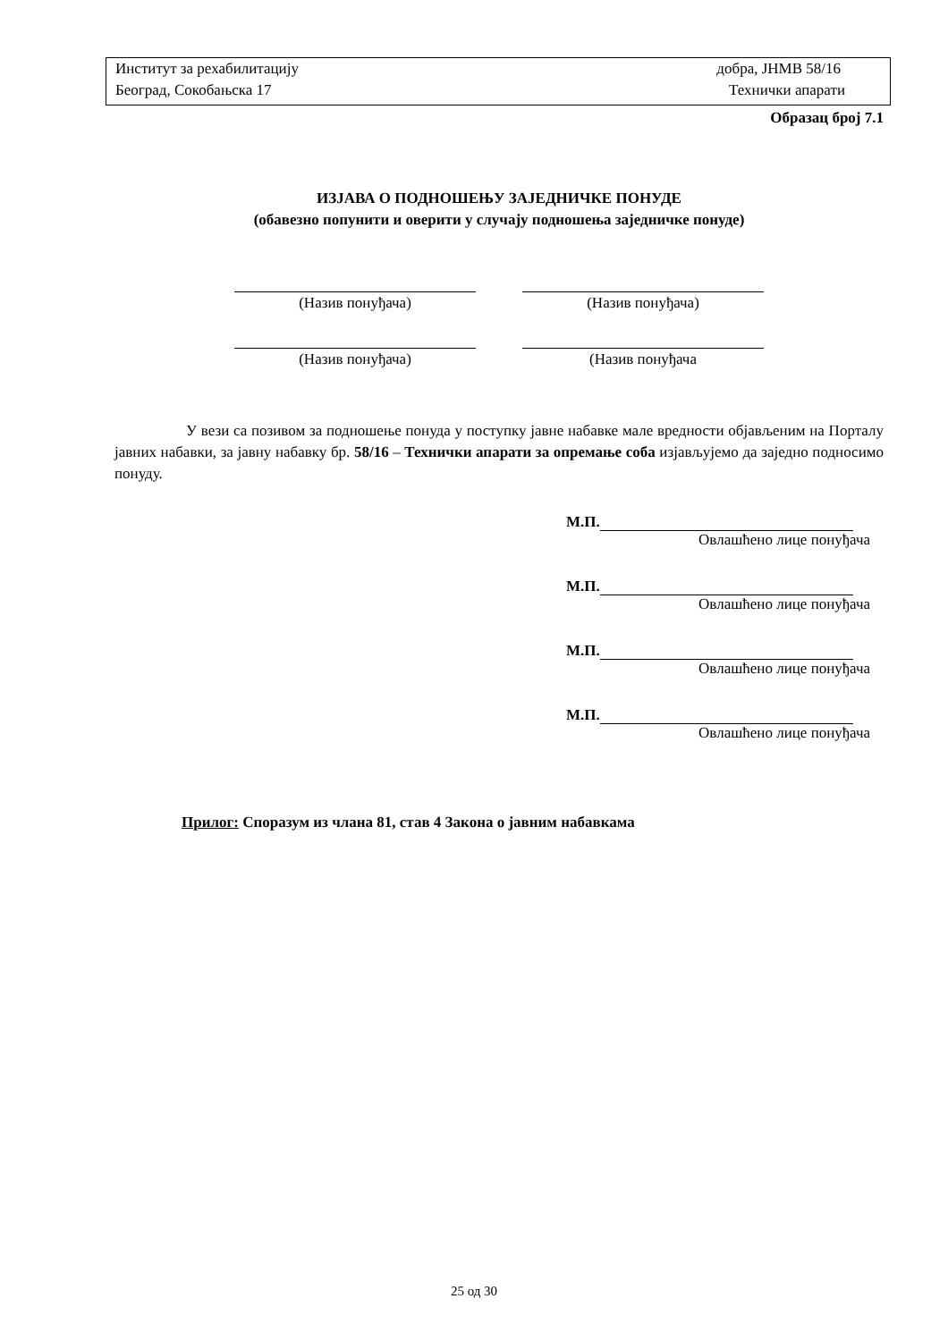| Институт за рехабилитацију | добра, ЈНМВ 58/16 |
| Београд, Сокобањска 17 | Технички апарати |
Образац број 7.1
ИЗЈАВА О ПОДНОШЕЊУ ЗАЈЕДНИЧКЕ ПОНУДЕ
(обавезно попунити и оверити у случају подношења заједничке понуде)
(Назив понуђача)
(Назив понуђача)
(Назив понуђача)
(Назив понуђача
У вези са позивом за подношење понуда у поступку јавне набавке мале вредности објављеним на Порталу јавних набавки, за јавну набавку бр. 58/16 – Технички апарати за опремање соба изјављујемо да заједно подносимо понуду.
М.П.
Овлашћено лице понуђача
М.П.
Овлашћено лице понуђача
М.П.
Овлашћено лице понуђача
М.П.
Овлашћено лице понуђача
Прилог: Споразум из члана 81, став 4 Закона о јавним набавкама
25 од 30